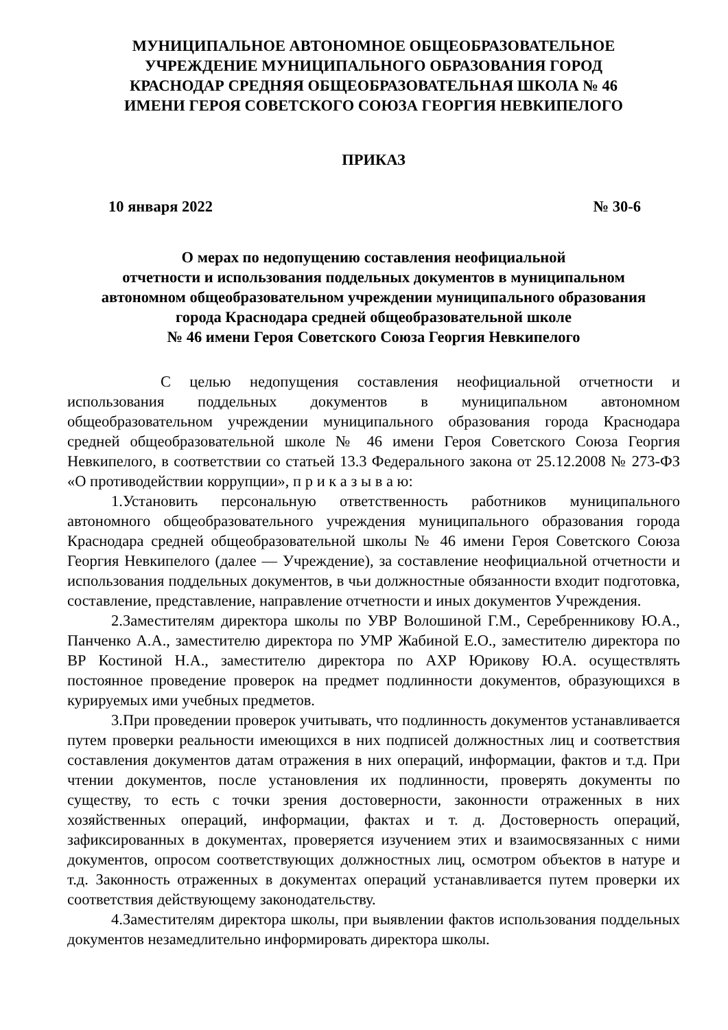МУНИЦИПАЛЬНОЕ АВТОНОМНОЕ ОБЩЕОБРАЗОВАТЕЛЬНОЕ
УЧРЕЖДЕНИЕ МУНИЦИПАЛЬНОГО ОБРАЗОВАНИЯ ГОРОД
КРАСНОДАР СРЕДНЯЯ ОБЩЕОБРАЗОВАТЕЛЬНАЯ ШКОЛА № 46
ИМЕНИ ГЕРОЯ СОВЕТСКОГО СОЮЗА ГЕОРГИЯ НЕВКИПЕЛОГО
ПРИКАЗ
10 января 2022 № 30-6
О мерах по недопущению составления неофициальной
отчетности и использования поддельных документов в муниципальном
автономном общеобразовательном учреждении муниципального образования
города Краснодара средней общеобразовательной школе
№ 46 имени Героя Советского Союза Георгия Невкипелого
С целью недопущения составления неофициальной отчетности и использования поддельных документов в муниципальном автономном общеобразовательном учреждении муниципального образования города Краснодара средней общеобразовательной школе № 46 имени Героя Советского Союза Георгия Невкипелого, в соответствии со статьей 13.3 Федерального закона от 25.12.2008 № 273-ФЗ «О противодействии коррупции», п р и к а з ы в а ю:
1.Установить персональную ответственность работников муниципального автономного общеобразовательного учреждения муниципального образования города Краснодара средней общеобразовательной школы № 46 имени Героя Советского Союза Георгия Невкипелого (далее — Учреждение), за составление неофициальной отчетности и использования поддельных документов, в чьи должностные обязанности входит подготовка, составление, представление, направление отчетности и иных документов Учреждения.
2.Заместителям директора школы по УВР Волошиной Г.М., Серебренникову Ю.А., Панченко А.А., заместителю директора по УМР Жабиной Е.О., заместителю директора по ВР Костиной Н.А., заместителю директора по АХР Юрикову Ю.А. осуществлять постоянное проведение проверок на предмет подлинности документов, образующихся в курируемых ими учебных предметов.
3.При проведении проверок учитывать, что подлинность документов устанавливается путем проверки реальности имеющихся в них подписей должностных лиц и соответствия составления документов датам отражения в них операций, информации, фактов и т.д. При чтении документов, после установления их подлинности, проверять документы по существу, то есть с точки зрения достоверности, законности отраженных в них хозяйственных операций, информации, фактах и т. д. Достоверность операций, зафиксированных в документах, проверяется изучением этих и взаимосвязанных с ними документов, опросом соответствующих должностных лиц, осмотром объектов в натуре и т.д. Законность отраженных в документах операций устанавливается путем проверки их соответствия действующему законодательству.
4.Заместителям директора школы, при выявлении фактов использования поддельных документов незамедлительно информировать директора школы.